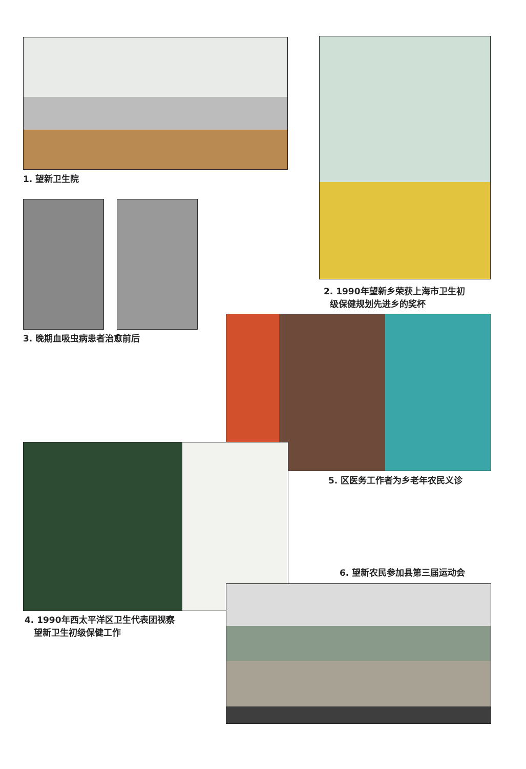1. 望新卫生院
2. 1990年望新乡荣获上海市卫生初
级保健规划先进乡的奖杯
3. 晚期血吸虫病患者治愈前后
5. 区医务工作者为乡老年农民义诊
4. 1990年西太平洋区卫生代表团视察
望新卫生初级保健工作
6. 望新农民参加县第三届运动会